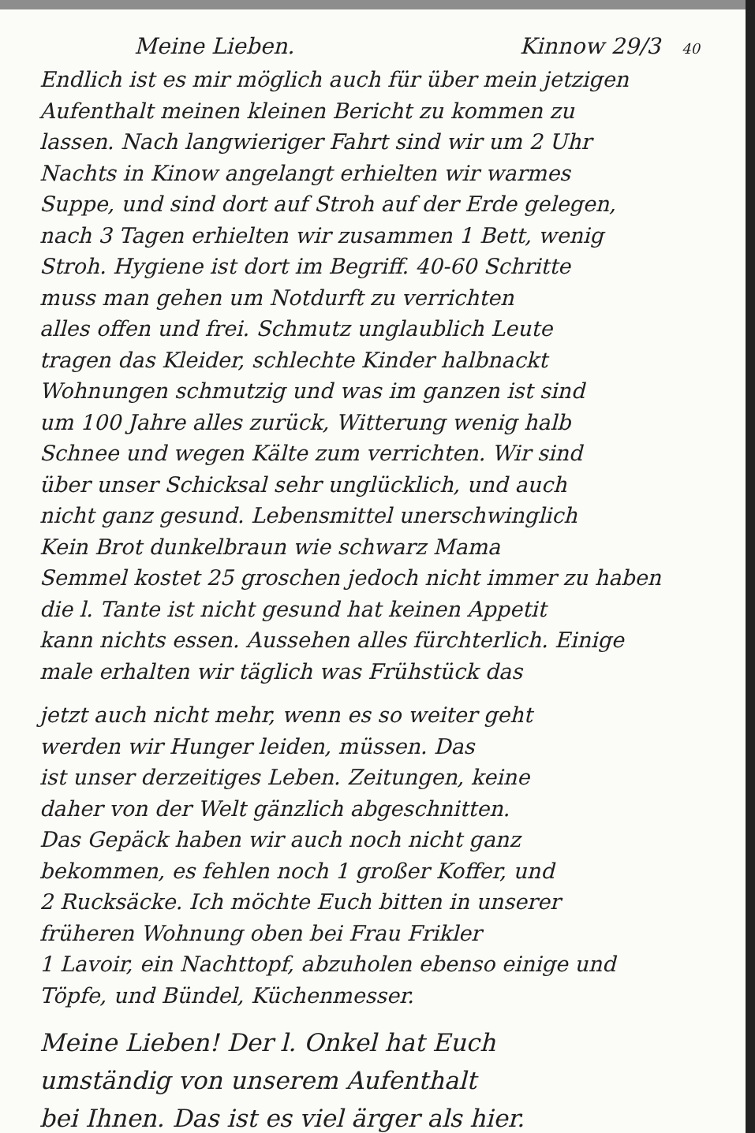Meine Lieben. Kinnow 29/3 40
Endlich ist es mir möglich auch für über mein jetzigen
Aufenthalt meinen kleinen Bericht zu kommen zu
lassen. Nach langwieriger Fahrt sind wir um 2 Uhr
Nachts in Kinow angelangt erhielten wir warmes
Suppe, und sind dort auf Stroh auf der Erde gelegen,
nach 3 Tagen erhielten wir zusammen 1 Bett, wenig
Stroh. Hygiene ist dort im Begriff. 40-60 Schritte
muss man gehen um Notdurft zu verrichten
alles offen und frei. Schmutz unglaublich Leute
tragen das Kleider, schlechte Kinder halbnackt
Wohnungen schmutzig und was im ganzen ist sind
um 100 Jahre alles zurück, Witterung wenig halb
Schnee und wegen Kälte zum verrichten. Wir sind
über unser Schicksal sehr unglücklich, und auch
nicht ganz gesund. Lebensmittel unerschwinglich
Kein Brot dunkelbraun wie schwarz Mama
Semmel kostet 25 groschen jedoch nicht immer zu haben
die l. Tante ist nicht gesund hat keinen Appetit
kann nichts essen. Aussehen alles fürchterlich. Einige
male erhalten wir täglich was Frühstück das
jetzt auch nicht mehr, wenn es so weiter geht
werden wir Hunger leiden, müssen. Das
ist unser derzeitiges Leben. Zeitungen, keine
daher von der Welt gänzlich abgeschnitten.
Das Gepäck haben wir auch noch nicht ganz
bekommen, es fehlen noch 1 großer Koffer, und
2 Rucksäcke. Ich möchte Euch bitten in unserer
früheren Wohnung oben bei Frau Frikler
1 Lavoir, ein Nachttopf, abzuholen ebenso einige und
Töpfe, und Bündel, Küchenmesser.
Meine Lieben! Der l. Onkel hat Euch
umständig von unserem Aufenthalt
bei Ihnen. Das ist es viel ärger als hier.